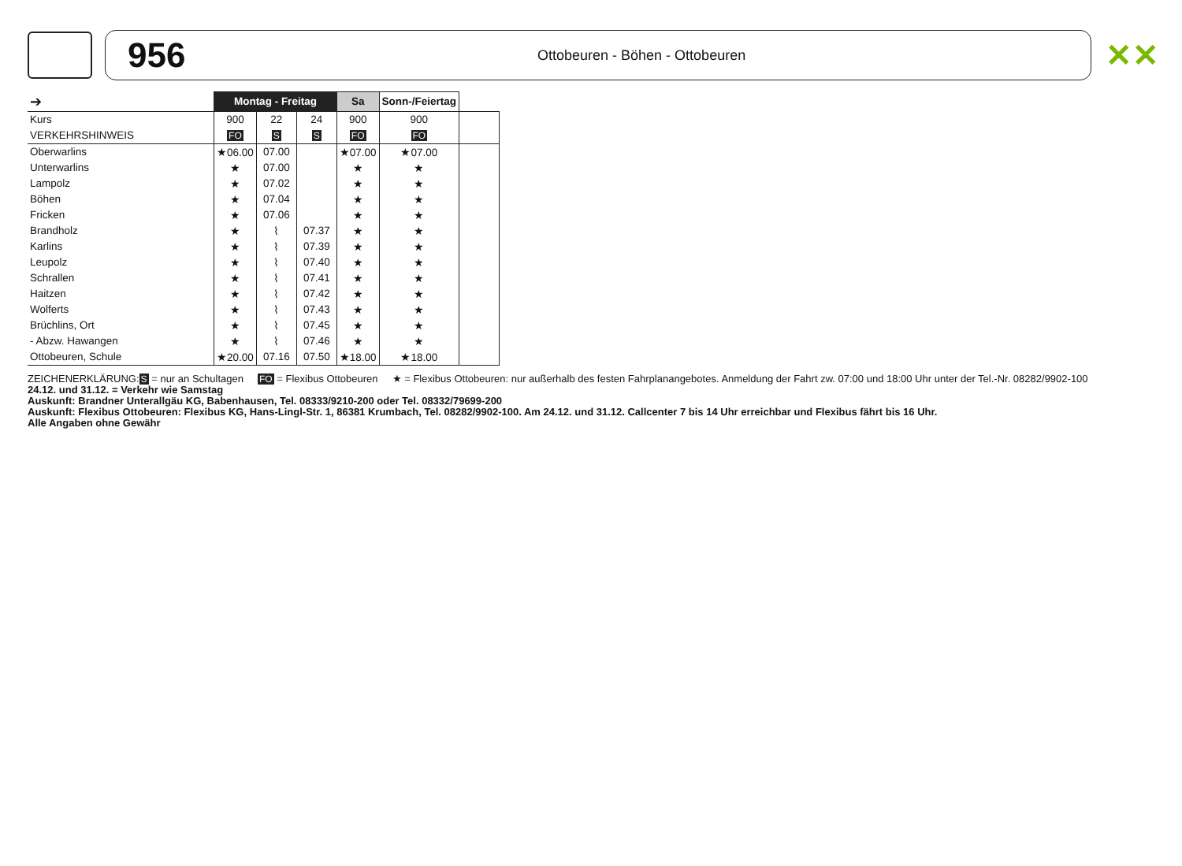956
Ottobeuren - Böhen - Ottobeuren
✕✕
| ➔ | Montag - Freitag | | | Sa | Sonn-/Feiertag | |
| Kurs | 900 | 22 | 24 | 900 | 900 | |
| VERKEHRSHINWEIS | FO | S | S | FO | FO | |
| Oberwarlins | ★06.00 | 07.00 | | ★07.00 | ★07.00 | |
| Unterwarlins | ★ | 07.00 | | ★ | ★ | |
| Lampolz | ★ | 07.02 | | ★ | ★ | |
| Böhen | ★ | 07.04 | | ★ | ★ | |
| Fricken | ★ | 07.06 | | ★ | ★ | |
| Brandholz | ★ | ⌇ | 07.37 | ★ | ★ | |
| Karlins | ★ | ⌇ | 07.39 | ★ | ★ | |
| Leupolz | ★ | ⌇ | 07.40 | ★ | ★ | |
| Schrallen | ★ | ⌇ | 07.41 | ★ | ★ | |
| Haitzen | ★ | ⌇ | 07.42 | ★ | ★ | |
| Wolferts | ★ | ⌇ | 07.43 | ★ | ★ | |
| Brüchlins, Ort | ★ | ⌇ | 07.45 | ★ | ★ | |
| - Abzw. Hawangen | ★ | ⌇ | 07.46 | ★ | ★ | |
| Ottobeuren, Schule | ★20.00 | 07.16 | 07.50 | ★18.00 | ★18.00 | |
ZEICHENERKLÄRUNG:S = nur an Schultagen FO = Flexibus Ottobeuren ★ = Flexibus Ottobeuren: nur außerhalb des festen Fahrplanangebotes. Anmeldung der Fahrt zw. 07:00 und 18:00 Uhr unter der Tel.-Nr. 08282/9902-100
24.12. und 31.12. = Verkehr wie Samstag
Auskunft: Brandner Unterallgäu KG, Babenhausen, Tel. 08333/9210-200 oder Tel. 08332/79699-200
Auskunft: Flexibus Ottobeuren: Flexibus KG, Hans-Lingl-Str. 1, 86381 Krumbach, Tel. 08282/9902-100. Am 24.12. und 31.12. Callcenter 7 bis 14 Uhr erreichbar und Flexibus fährt bis 16 Uhr.
Alle Angaben ohne Gewähr